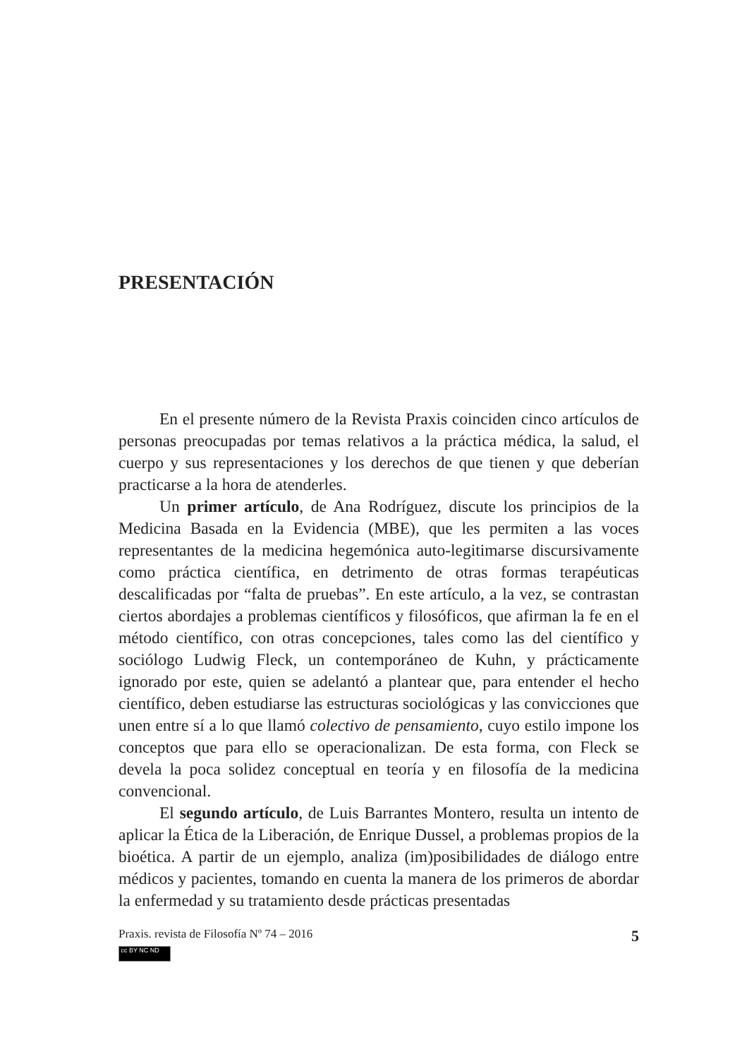PRESENTACIÓN
En el presente número de la Revista Praxis coinciden cinco artículos de personas preocupadas por temas relativos a la práctica médica, la salud, el cuerpo y sus representaciones y los derechos de que tienen y que deberían practicarse a la hora de atenderles.
Un primer artículo, de Ana Rodríguez, discute los principios de la Medicina Basada en la Evidencia (MBE), que les permiten a las voces representantes de la medicina hegemónica auto-legitimarse discursivamente como práctica científica, en detrimento de otras formas terapéuticas descalificadas por “falta de pruebas”. En este artículo, a la vez, se contrastan ciertos abordajes a problemas científicos y filosóficos, que afirman la fe en el método científico, con otras concepciones, tales como las del científico y sociólogo Ludwig Fleck, un contemporáneo de Kuhn, y prácticamente ignorado por este, quien se adelantó a plantear que, para entender el hecho científico, deben estudiarse las estructuras sociológicas y las convicciones que unen entre sí a lo que llamó colectivo de pensamiento, cuyo estilo impone los conceptos que para ello se operacionalizan. De esta forma, con Fleck se devela la poca solidez conceptual en teoría y en filosofía de la medicina convencional.
El segundo artículo, de Luis Barrantes Montero, resulta un intento de aplicar la Ética de la Liberación, de Enrique Dussel, a problemas propios de la bioética. A partir de un ejemplo, analiza (im)posibilidades de diálogo entre médicos y pacientes, tomando en cuenta la manera de los primeros de abordar la enfermedad y su tratamiento desde prácticas presentadas
Praxis. revista de Filosofía Nº 74 – 2016 5
cc BY NC ND